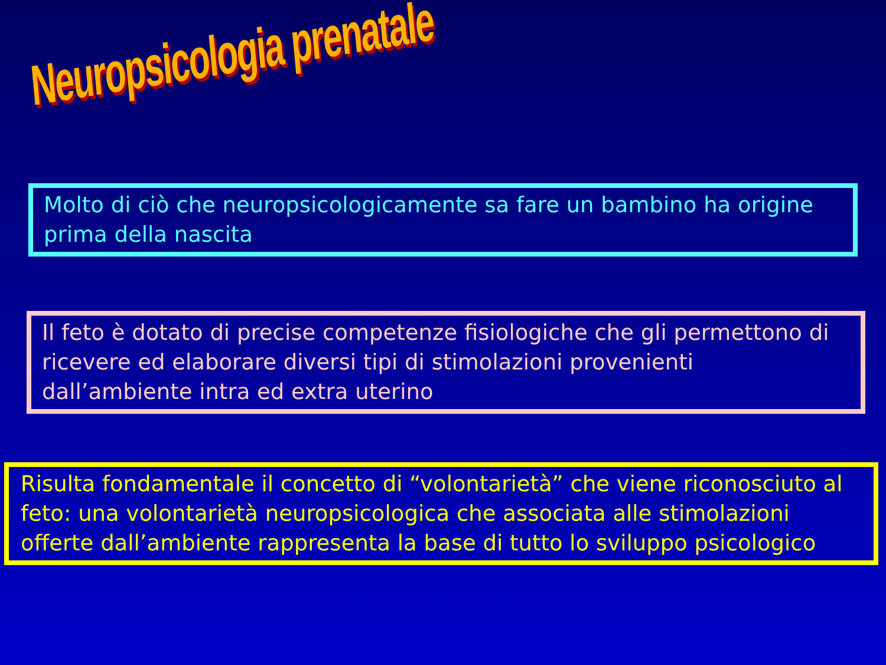Neuropsicologia prenatale
Molto di ciò che neuropsicologicamente sa fare un bambino ha origine prima della nascita
Il feto è dotato di precise competenze fisiologiche che gli permettono di ricevere ed elaborare diversi tipi di stimolazioni provenienti dall’ambiente intra ed extra uterino
Risulta fondamentale il concetto di “volontarietà” che viene riconosciuto al feto: una volontarietà neuropsicologica che associata alle stimolazioni offerte dall’ambiente rappresenta la base di tutto lo sviluppo psicologico